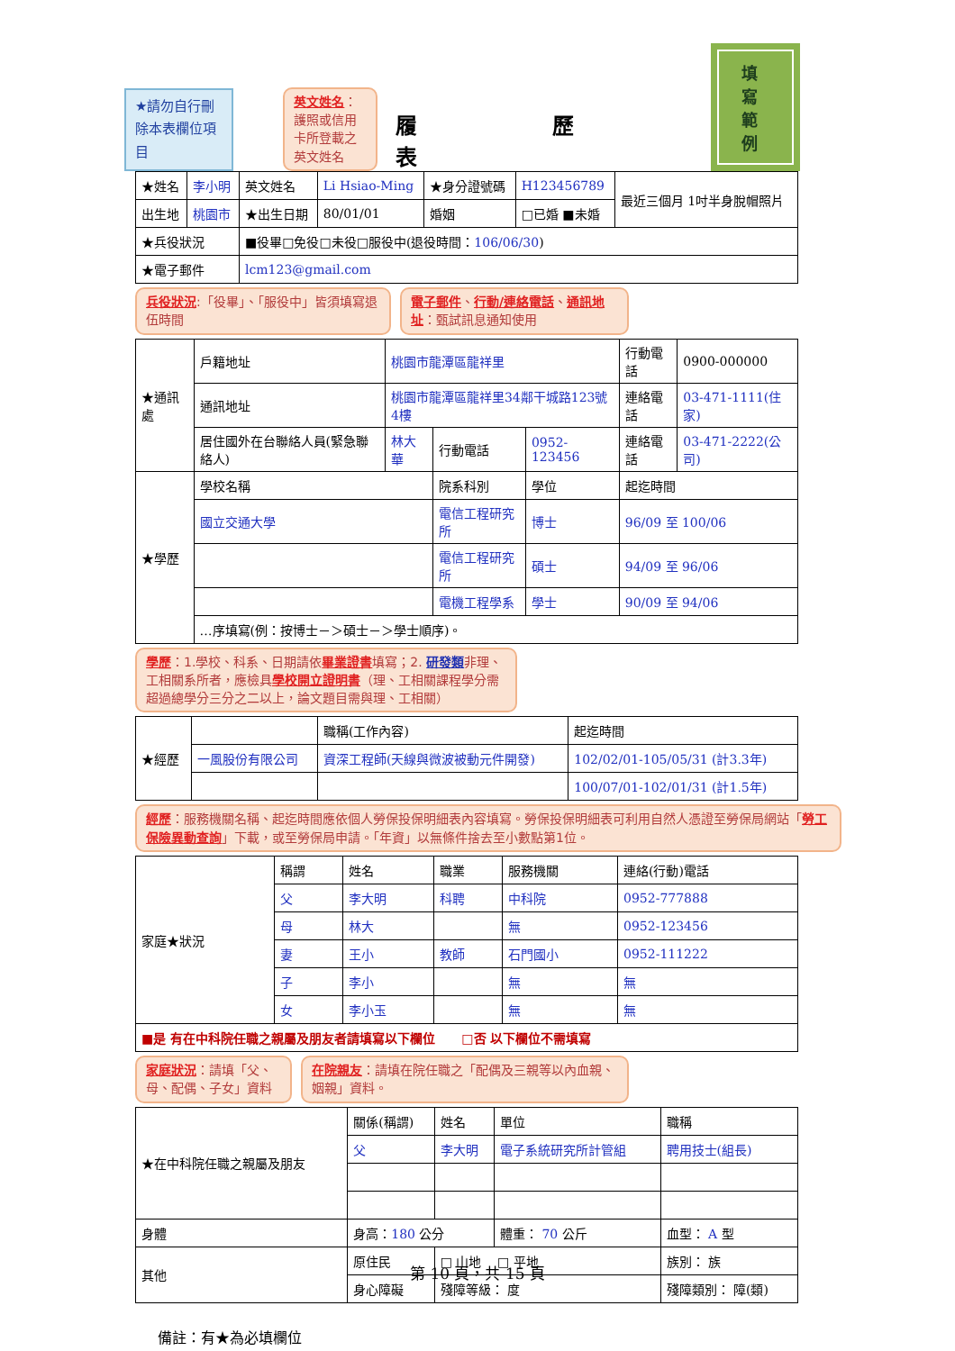★請勿自行刪除本表欄位項目
英文姓名：護照或信用卡所登載之英文姓名
履歷表
填寫範例
| ★姓名 | 李小明 | 英文姓名 | Li Hsiao-Ming | ★身分證號碼 | H123456789 | 最近三個月 1吋半身脫帽照片 |
| 出生地 | 桃園市 | ★出生日期 | 80/01/01 | 婚姻 | □已婚 ■未婚 | |
| ★兵役狀況 | | ■役畢□免役□未役□服役中(退役時間： 106/06/30 ) | | | | |
| ★電子郵件 | | lcm123@gmail.com | | | | |
兵役狀況:「役畢」、「服役中」皆須填寫退伍時間
電子郵件、行動/連絡電話、通訊地址：甄試訊息通知使用
| ★通訊處 | 戶籍地址 | 桃園市龍潭區龍祥里 | | | 行動電話 | 0900-000000 |
| | 通訊地址 | 桃園市龍潭區龍祥里34鄰干城路123號4樓 | | | 連絡電話 | 03-471-1111(住家) |
| | 居住國外在台聯絡人員(緊急聯絡人) | 林大華 | 行動電話 | 0952-123456 | 連絡電話 | 03-471-2222(公司) |
| ★學歷 | 學校名稱 | | 院系科別 | 學位 | 起迄時間 | |
| | 國立交通大學 | | 電信工程研究所 | 博士 | 96/09 至 100/06 | |
| | | | 電信工程研究所 | 碩士 | 94/09 至 96/06 | |
| | | | 電機工程學系 | 學士 | 90/09 至 94/06 | |
| | …序填寫(例：按博士－＞碩士－＞學士順序)。 | | | | | |
學歷：1.學校、科系、日期請依畢業證書填寫；2. 研發類非理、工相關系所者，應檢具學校開立證明書（理、工相關課程學分需超過總學分三分之二以上，論文題目需與理、工相關）
| ★經歷 | | 職稱(工作內容) | 起迄時間 |
| --- | --- | --- | --- |
| | 一風股份有限公司 | 資深工程師(天線與微波被動元件開發) | 102/02/01-105/05/31 (計3.3年) |
| | | | 100/07/01-102/01/31 (計1.5年) |
經歷：服務機關名稱、起迄時間應依個人勞保投保明細表內容填寫。勞保投保明細表可利用自然人憑證至勞保局網站「勞工保險異動查詢」下載，或至勞保局申請。「年資」以無條件捨去至小數點第1位。
| 家庭★狀況 | 稱謂 | 姓名 | 職業 | 服務機關 | 連絡(行動)電話 |
| --- | --- | --- | --- | --- | --- |
| | 父 | 李大明 | 科聘 | 中科院 | 0952-777888 |
| | 母 | 林大 | | 無 | 0952-123456 |
| | 妻 | 王小 | 教師 | 石門國小 | 0952-111222 |
| | 子 | 李小 | | 無 | 無 |
| | 女 | 李小玉 | | 無 | 無 |
| ■是 有在中科院任職之親屬及朋友者請填寫以下欄位 □否 以下欄位不需填寫 | | | | | |
家庭狀況：請填「父、母、配偶、子女」資料
在院親友：請填在院任職之「配偶及三親等以內血親、姻親」資料。
| ★在中科院任職之親屬及朋友 | 關係(稱謂) | 姓名 | 單位 | 職稱 |
| --- | --- | --- | --- | --- |
| | 父 | 李大明 | 電子系統研究所計管組 | 聘用技士(組長) |
| 身體 | 身高： 180 公分 | | 體重： 70 公斤 | 血型： A 型 |
| 其他 | 原住民 | □ 山地 □ 平地 | | 族別： 族 |
| | 身心障礙 | 殘障等級： 度 | | 殘障類別： 障(類) |
備註：有★為必填欄位
第 10 頁，共 15 頁